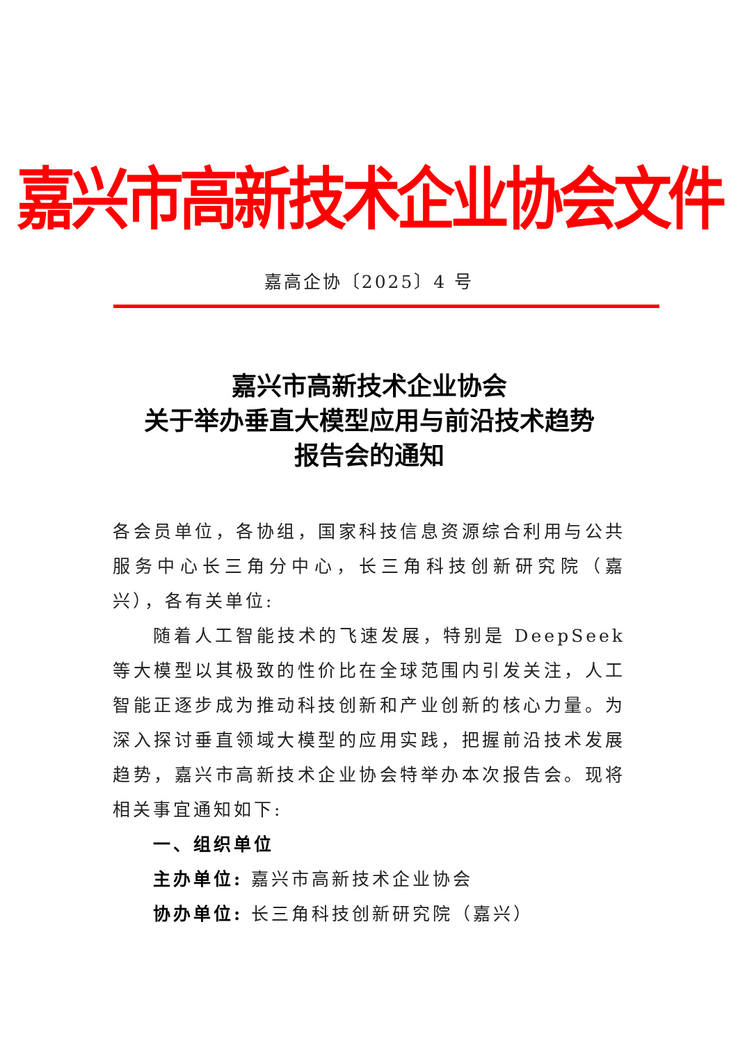嘉兴市高新技术企业协会文件
嘉高企协〔2025〕4 号
嘉兴市高新技术企业协会
关于举办垂直大模型应用与前沿技术趋势
报告会的通知
各会员单位，各协组，国家科技信息资源综合利用与公共服务中心长三角分中心，长三角科技创新研究院（嘉兴），各有关单位:
随着人工智能技术的飞速发展，特别是 DeepSeek 等大模型以其极致的性价比在全球范围内引发关注，人工智能正逐步成为推动科技创新和产业创新的核心力量。为深入探讨垂直领域大模型的应用实践，把握前沿技术发展趋势，嘉兴市高新技术企业协会特举办本次报告会。现将相关事宜通知如下:
一、组织单位
主办单位: 嘉兴市高新技术企业协会
协办单位: 长三角科技创新研究院（嘉兴）